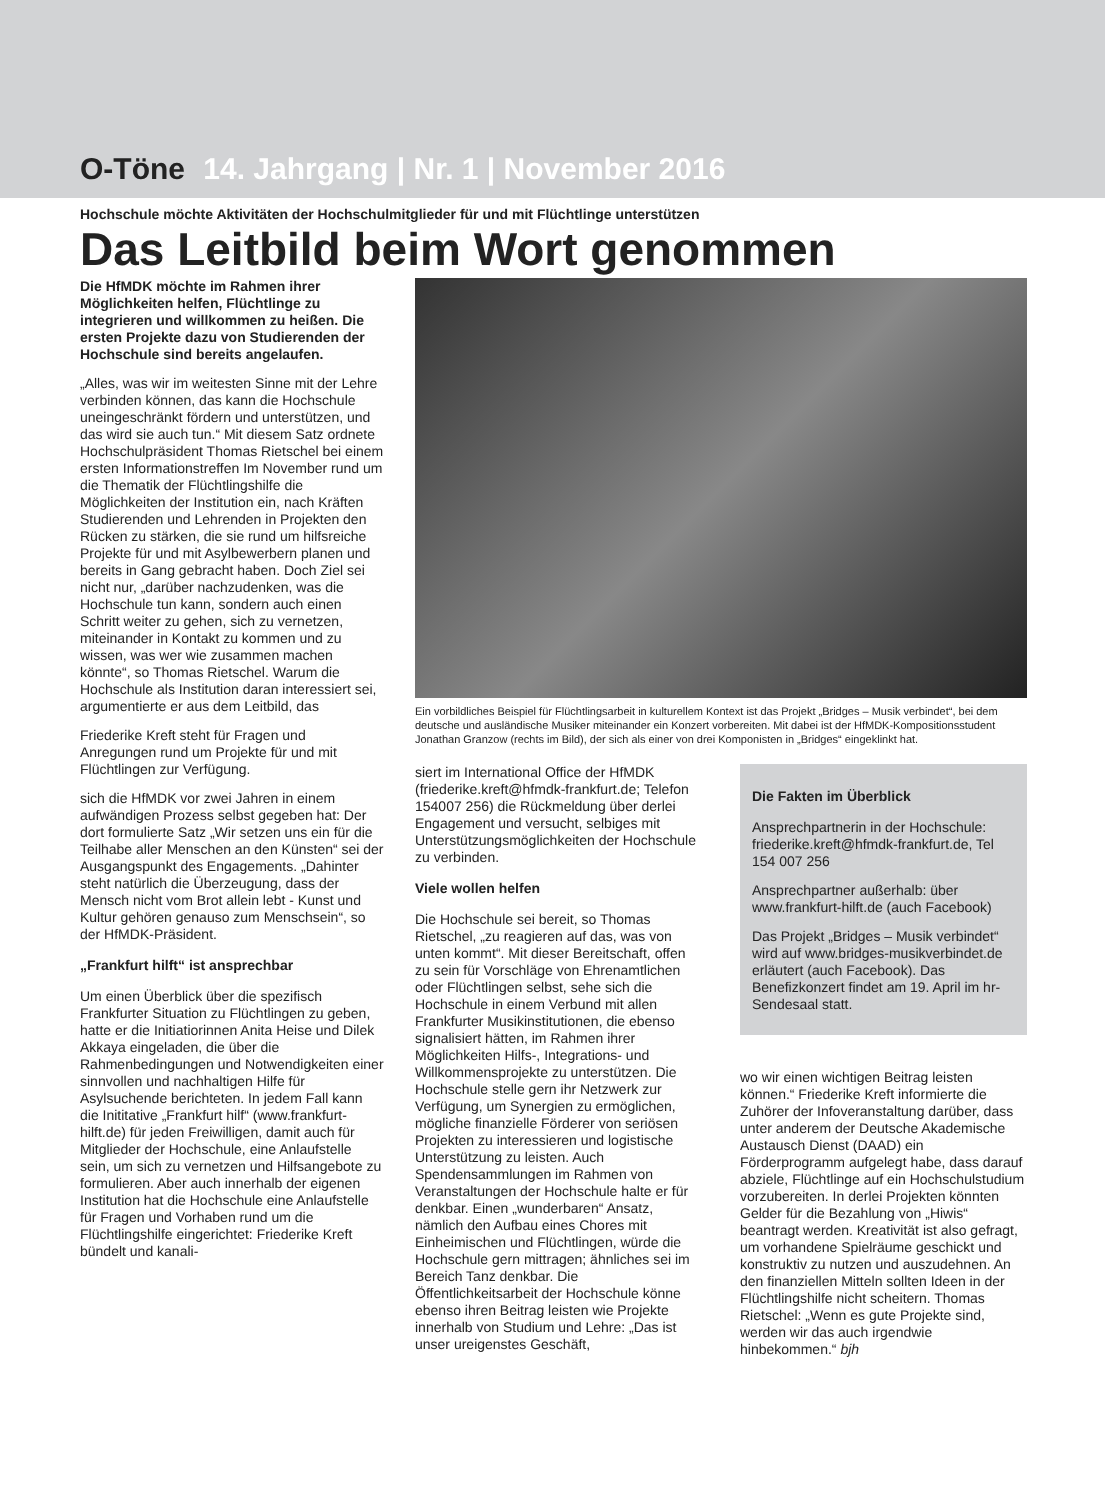O-Töne 14. Jahrgang | Nr. 1 | November 2016
Hochschule möchte Aktivitäten der Hochschulmitglieder für und mit Flüchtlinge unterstützen
Das Leitbild beim Wort genommen
Die HfMDK möchte im Rahmen ihrer Möglichkeiten helfen, Flüchtlinge zu integrieren und willkommen zu heißen. Die ersten Projekte dazu von Studierenden der Hochschule sind bereits angelaufen.
„Alles, was wir im weitesten Sinne mit der Lehre verbinden können, das kann die Hochschule uneingeschränkt fördern und unterstützen, und das wird sie auch tun.“ Mit diesem Satz ordnete Hochschulpräsident Thomas Rietschel bei einem ersten Informationstreffen Im November rund um die Thematik der Flüchtlingshilfe die Möglichkeiten der Institution ein, nach Kräften Studierenden und Lehrenden in Projekten den Rücken zu stärken, die sie rund um hilfsreiche Projekte für und mit Asylbewerbern planen und bereits in Gang gebracht haben. Doch Ziel sei nicht nur, „darüber nachzudenken, was die Hochschule tun kann, sondern auch einen Schritt weiter zu gehen, sich zu vernetzen, miteinander in Kontakt zu kommen und zu wissen, was wer wie zusammen machen könnte“, so Thomas Rietschel. Warum die Hochschule als Institution daran interessiert sei, argumentierte er aus dem Leitbild, das
Friederike Kreft steht für Fragen und Anregungen rund um Projekte für und mit Flüchtlingen zur Verfügung.
sich die HfMDK vor zwei Jahren in einem aufwändigen Prozess selbst gegeben hat: Der dort formulierte Satz „Wir setzen uns ein für die Teilhabe aller Menschen an den Künsten“ sei der Ausgangspunkt des Engagements. „Dahinter steht natürlich die Überzeugung, dass der Mensch nicht vom Brot allein lebt - Kunst und Kultur gehören genauso zum Menschsein“, so der HfMDK-Präsident.
„Frankfurt hilft“ ist ansprechbar
Um einen Überblick über die spezifisch Frankfurter Situation zu Flüchtlingen zu geben, hatte er die Initiatiorinnen Anita Heise und Dilek Akkaya eingeladen, die über die Rahmenbedingungen und Notwendigkeiten einer sinnvollen und nachhaltigen Hilfe für Asylsuchende berichteten. In jedem Fall kann die Inititative „Frankfurt hilf“ (www.frankfurt-hilft.de) für jeden Freiwilligen, damit auch für Mitglieder der Hochschule, eine Anlaufstelle sein, um sich zu vernetzen und Hilfsangebote zu formulieren. Aber auch innerhalb der eigenen Institution hat die Hochschule eine Anlaufstelle für Fragen und Vorhaben rund um die Flüchtlingshilfe eingerichtet: Friederike Kreft bündelt und kanali-
Ein vorbildliches Beispiel für Flüchtlingsarbeit in kulturellem Kontext ist das Projekt „Bridges – Musik verbindet“, bei dem deutsche und ausländische Musiker miteinander ein Konzert vorbereiten. Mit dabei ist der HfMDK-Kompositionsstudent Jonathan Granzow (rechts im Bild), der sich als einer von drei Komponisten in „Bridges“ eingeklinkt hat.
siert im International Office der HfMDK (friederike.kreft@hfmdk-frankfurt.de; Telefon 154007 256) die Rückmeldung über derlei Engagement und versucht, selbiges mit Unterstützungsmöglichkeiten der Hochschule zu verbinden.
Viele wollen helfen
Die Hochschule sei bereit, so Thomas Rietschel, „zu reagieren auf das, was von unten kommt“. Mit dieser Bereitschaft, offen zu sein für Vorschläge von Ehrenamtlichen oder Flüchtlingen selbst, sehe sich die Hochschule in einem Verbund mit allen Frankfurter Musikinstitutionen, die ebenso signalisiert hätten, im Rahmen ihrer Möglichkeiten Hilfs-, Integrations- und Willkommensprojekte zu unterstützen. Die Hochschule stelle gern ihr Netzwerk zur Verfügung, um Synergien zu ermöglichen, mögliche finanzielle Förderer von seriösen Projekten zu interessieren und logistische Unterstützung zu leisten. Auch Spendensammlungen im Rahmen von Veranstaltungen der Hochschule halte er für denkbar. Einen „wunderbaren“ Ansatz, nämlich den Aufbau eines Chores mit Einheimischen und Flüchtlingen, würde die Hochschule gern mittragen; ähnliches sei im Bereich Tanz denkbar. Die Öffentlichkeitsarbeit der Hochschule könne ebenso ihren Beitrag leisten wie Projekte innerhalb von Studium und Lehre: „Das ist unser ureigenstes Geschäft,
Die Fakten im Überblick
Ansprechpartnerin in der Hochschule: friederike.kreft@hfmdk-frankfurt.de, Tel 154 007 256
Ansprechpartner außerhalb: über www.frankfurt-hilft.de (auch Facebook)
Das Projekt „Bridges – Musik verbindet“ wird auf www.bridges-musikverbindet.de erläutert (auch Facebook). Das Benefizkonzert findet am 19. April im hr-Sendesaal statt.
wo wir einen wichtigen Beitrag leisten können.“ Friederike Kreft informierte die Zuhörer der Infoveranstaltung darüber, dass unter anderem der Deutsche Akademische Austausch Dienst (DAAD) ein Förderprogramm aufgelegt habe, dass darauf abziele, Flüchtlinge auf ein Hochschulstudium vorzubereiten. In derlei Projekten könnten Gelder für die Bezahlung von „Hiwis“ beantragt werden. Kreativität ist also gefragt, um vorhandene Spielräume geschickt und konstruktiv zu nutzen und auszudehnen. An den finanziellen Mitteln sollten Ideen in der Flüchtlingshilfe nicht scheitern. Thomas Rietschel: „Wenn es gute Projekte sind, werden wir das auch irgendwie hinbekommen.“ bjh